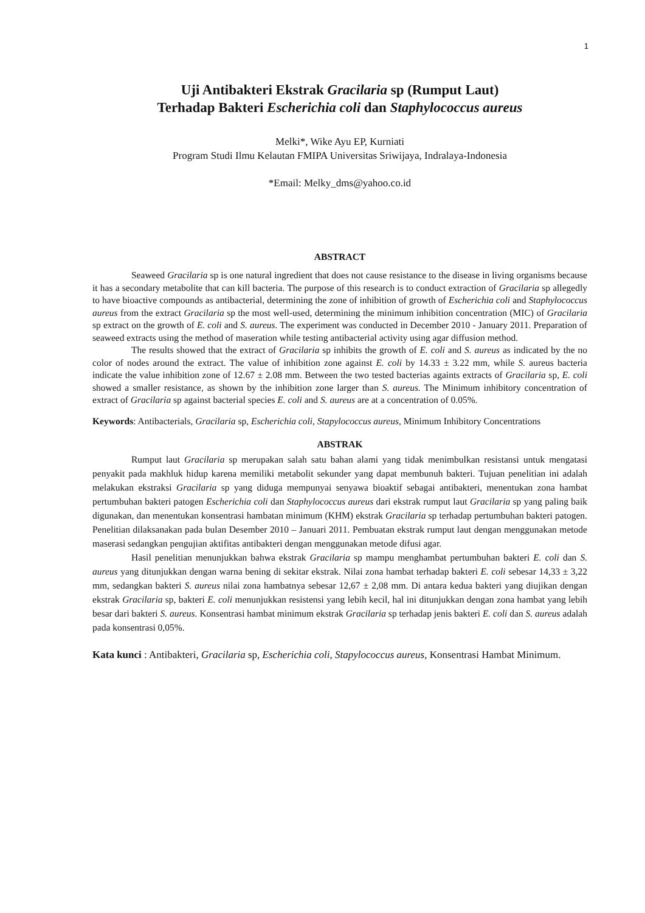1
Uji Antibakteri Ekstrak Gracilaria sp (Rumput Laut)
Terhadap Bakteri Escherichia coli dan Staphylococcus aureus
Melki*, Wike Ayu EP, Kurniati
Program Studi Ilmu Kelautan FMIPA Universitas Sriwijaya, Indralaya-Indonesia
*Email: Melky_dms@yahoo.co.id
ABSTRACT
Seaweed Gracilaria sp is one natural ingredient that does not cause resistance to the disease in living organisms because it has a secondary metabolite that can kill bacteria. The purpose of this research is to conduct extraction of Gracilaria sp allegedly to have bioactive compounds as antibacterial, determining the zone of inhibition of growth of Escherichia coli and Staphylococcus aureus from the extract Gracilaria sp the most well-used, determining the minimum inhibition concentration (MIC) of Gracilaria sp extract on the growth of E. coli and S. aureus. The experiment was conducted in December 2010 - January 2011. Preparation of seaweed extracts using the method of maseration while testing antibacterial activity using agar diffusion method.
The results showed that the extract of Gracilaria sp inhibits the growth of E. coli and S. aureus as indicated by the no color of nodes around the extract. The value of inhibition zone against E. coli by 14.33 ± 3.22 mm, while S. aureus bacteria indicate the value inhibition zone of 12.67 ± 2.08 mm. Between the two tested bacterias againts extracts of Gracilaria sp, E. coli showed a smaller resistance, as shown by the inhibition zone larger than S. aureus. The Minimum inhibitory concentration of extract of Gracilaria sp against bacterial species E. coli and S. aureus are at a concentration of 0.05%.
Keywords: Antibacterials, Gracilaria sp, Escherichia coli, Stapylococcus aureus, Minimum Inhibitory Concentrations
ABSTRAK
Rumput laut Gracilaria sp merupakan salah satu bahan alami yang tidak menimbulkan resistansi untuk mengatasi penyakit pada makhluk hidup karena memiliki metabolit sekunder yang dapat membunuh bakteri. Tujuan penelitian ini adalah melakukan ekstraksi Gracilaria sp yang diduga mempunyai senyawa bioaktif sebagai antibakteri, menentukan zona hambat pertumbuhan bakteri patogen Escherichia coli dan Staphylococcus aureus dari ekstrak rumput laut Gracilaria sp yang paling baik digunakan, dan menentukan konsentrasi hambatan minimum (KHM) ekstrak Gracilaria sp terhadap pertumbuhan bakteri patogen. Penelitian dilaksanakan pada bulan Desember 2010 – Januari 2011. Pembuatan ekstrak rumput laut dengan menggunakan metode maserasi sedangkan pengujian aktifitas antibakteri dengan menggunakan metode difusi agar.
Hasil penelitian menunjukkan bahwa ekstrak Gracilaria sp mampu menghambat pertumbuhan bakteri E. coli dan S. aureus yang ditunjukkan dengan warna bening di sekitar ekstrak. Nilai zona hambat terhadap bakteri E. coli sebesar 14,33 ± 3,22 mm, sedangkan bakteri S. aureus nilai zona hambatnya sebesar 12,67 ± 2,08 mm. Di antara kedua bakteri yang diujikan dengan ekstrak Gracilaria sp, bakteri E. coli menunjukkan resistensi yang lebih kecil, hal ini ditunjukkan dengan zona hambat yang lebih besar dari bakteri S. aureus. Konsentrasi hambat minimum ekstrak Gracilaria sp terhadap jenis bakteri E. coli dan S. aureus adalah pada konsentrasi 0,05%.
Kata kunci : Antibakteri, Gracilaria sp, Escherichia coli, Stapylococcus aureus, Konsentrasi Hambat Minimum.